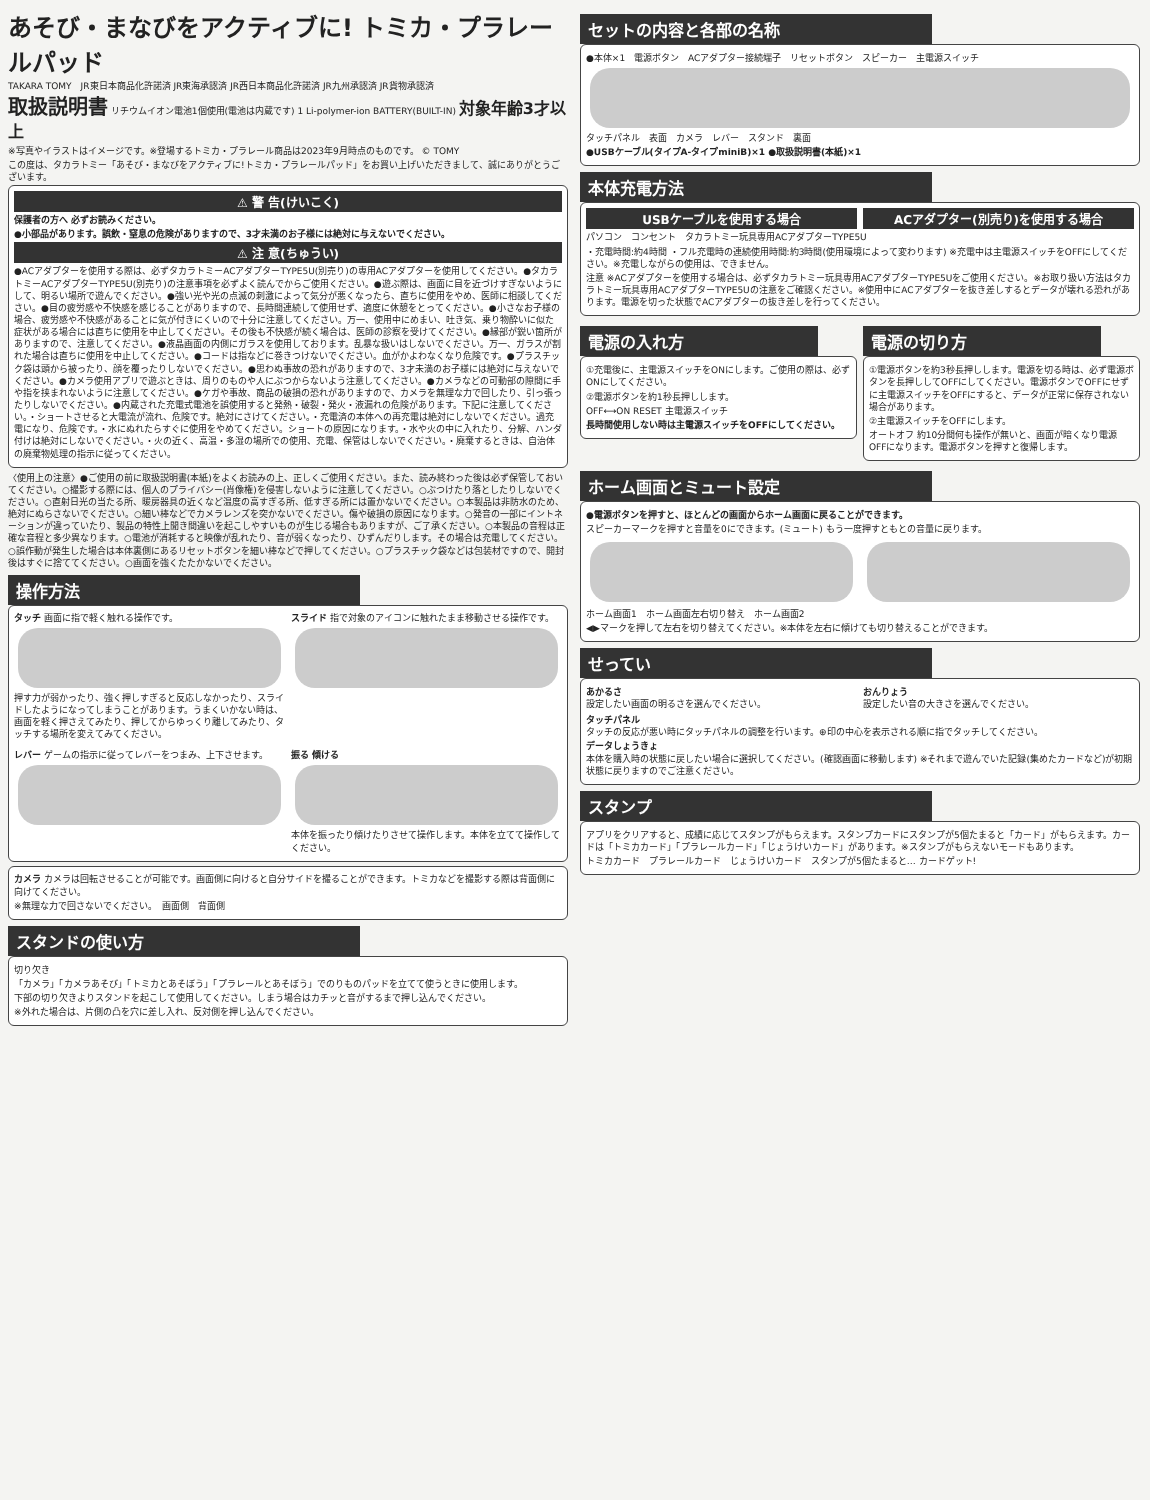あそび・まなびをアクティブに! トミカ・プラレールパッド
TAKARA TOMY　JR東日本商品化許諾済 JR東海承認済 JR西日本商品化許諾済 JR九州承認済 JR貨物承認済
取扱説明書 リチウムイオン電池1個使用(電池は内蔵です) 1 Li-polymer-ion BATTERY(BUILT-IN) 対象年齢3才以上
※写真やイラストはイメージです。※登場するトミカ・プラレール商品は2023年9月時点のものです。 © TOMY
この度は、タカラトミー「あそび・まなびをアクティブに!トミカ・プラレールパッド」をお買い上げいただきまして、誠にありがとうございます。
⚠ 警 告(けいこく)
保護者の方へ 必ずお読みください。
●小部品があります。誤飲・窒息の危険がありますので、3才未満のお子様には絶対に与えないでください。
⚠ 注 意(ちゅうい)
●ACアダプターを使用する際は、必ずタカラトミーACアダプターTYPE5U(別売り)の専用ACアダプターを使用してください。●タカラトミーACアダプターTYPE5U(別売り)の注意事項を必ずよく読んでからご使用ください。●遊ぶ際は、画面に目を近づけすぎないようにして、明るい場所で遊んでください。●強い光や光の点滅の刺激によって気分が悪くなったら、直ちに使用をやめ、医師に相談してください。●目の疲労感や不快感を感じることがありますので、長時間連続して使用せず、適度に休憩をとってください。●小さなお子様の場合、疲労感や不快感があることに気が付きにくいので十分に注意してください。万一、使用中にめまい、吐き気、乗り物酔いに似た症状がある場合には直ちに使用を中止してください。その後も不快感が続く場合は、医師の診察を受けてください。●縁部が鋭い箇所がありますので、注意してください。●液晶画面の内側にガラスを使用しております。乱暴な扱いはしないでください。万一、ガラスが割れた場合は直ちに使用を中止してください。●コードは指などに巻きつけないでください。血がかよわなくなり危険です。●プラスチック袋は頭から被ったり、顔を覆ったりしないでください。●思わぬ事故の恐れがありますので、3才未満のお子様には絶対に与えないでください。●カメラ使用アプリで遊ぶときは、周りのものや人にぶつからないよう注意してください。●カメラなどの可動部の隙間に手や指を挟まれないように注意してください。●ケガや事故、商品の破損の恐れがありますので、カメラを無理な力で回したり、引っ張ったりしないでください。●内蔵された充電式電池を誤使用すると発熱・破裂・発火・液漏れの危険があります。下記に注意してください。・ショートさせると大電流が流れ、危険です。絶対にさけてください。・充電済の本体への再充電は絶対にしないでください。過充電になり、危険です。・水にぬれたらすぐに使用をやめてください。ショートの原因になります。・水や火の中に入れたり、分解、ハンダ付けは絶対にしないでください。・火の近く、高温・多湿の場所での使用、充電、保管はしないでください。・廃棄するときは、自治体の廃棄物処理の指示に従ってください。
〈使用上の注意〉●ご使用の前に取扱説明書(本紙)をよくお読みの上、正しくご使用ください。また、読み終わった後は必ず保管しておいてください。○撮影する際には、個人のプライバシー(肖像権)を侵害しないように注意してください。○ぶつけたり落としたりしないでください。○直射日光の当たる所、暖房器具の近くなど温度の高すぎる所、低すぎる所には置かないでください。○本製品は非防水のため、絶対にぬらさないでください。○細い棒などでカメラレンズを突かないでください。傷や破損の原因になります。○発音の一部にイントネーションが違っていたり、製品の特性上聞き間違いを起こしやすいものが生じる場合もありますが、ご了承ください。○本製品の音程は正確な音程と多少異なります。○電池が消耗すると映像が乱れたり、音が弱くなったり、ひずんだりします。その場合は充電してください。○誤作動が発生した場合は本体裏側にあるリセットボタンを細い棒などで押してください。○プラスチック袋などは包装材ですので、開封後はすぐに捨ててください。○画面を強くたたかないでください。
操作方法
タッチ 画面に指で軽く触れる操作です。
押す力が弱かったり、強く押しすぎると反応しなかったり、スライドしたようになってしまうことがあります。うまくいかない時は、画面を軽く押さえてみたり、押してからゆっくり離してみたり、タッチする場所を変えてみてください。
スライド 指で対象のアイコンに触れたまま移動させる操作です。
レバー ゲームの指示に従ってレバーをつまみ、上下させます。
振る 傾ける
本体を振ったり傾けたりさせて操作します。本体を立てて操作してください。
カメラ カメラは回転させることが可能です。画面側に向けると自分サイドを撮ることができます。トミカなどを撮影する際は背面側に向けてください。
※無理な力で回さないでください。　画面側　背面側
スタンドの使い方
切り欠き
「カメラ」「カメラあそび」「トミカとあそぼう」「プラレールとあそぼう」でのりものパッドを立てて使うときに使用します。
下部の切り欠きよりスタンドを起こして使用してください。しまう場合はカチッと音がするまで押し込んでください。
※外れた場合は、片側の凸を穴に差し入れ、反対側を押し込んでください。
セットの内容と各部の名称
●本体×1　電源ボタン　ACアダプター接続端子　リセットボタン　スピーカー　主電源スイッチ
タッチパネル　表面　カメラ　レバー　スタンド　裏面
●USBケーブル(タイプA-タイプminiB)×1 ●取扱説明書(本紙)×1
本体充電方法
USBケーブルを使用する場合
ACアダプター(別売り)を使用する場合
パソコン　コンセント　タカラトミー玩具専用ACアダプターTYPE5U
・充電時間:約4時間 ・フル充電時の連続使用時間:約3時間(使用環境によって変わります) ※充電中は主電源スイッチをOFFにしてください。※充電しながらの使用は、できません。
注意 ※ACアダプターを使用する場合は、必ずタカラトミー玩具専用ACアダプターTYPE5Uをご使用ください。※お取り扱い方法はタカラトミー玩具専用ACアダプターTYPE5Uの注意をご確認ください。※使用中にACアダプターを抜き差しするとデータが壊れる恐れがあります。電源を切った状態でACアダプターの抜き差しを行ってください。
電源の入れ方
①充電後に、主電源スイッチをONにします。ご使用の際は、必ずONにしてください。
②電源ボタンを約1秒長押しします。
OFF⟷ON RESET 主電源スイッチ
長時間使用しない時は主電源スイッチをOFFにしてください。
電源の切り方
①電源ボタンを約3秒長押しします。電源を切る時は、必ず電源ボタンを長押ししてOFFにしてください。電源ボタンでOFFにせずに主電源スイッチをOFFにすると、データが正常に保存されない場合があります。
②主電源スイッチをOFFにします。
オートオフ 約10分間何も操作が無いと、画面が暗くなり電源OFFになります。電源ボタンを押すと復帰します。
ホーム画面とミュート設定
●電源ボタンを押すと、ほとんどの画面からホーム画面に戻ることができます。
スピーカーマークを押すと音量を0にできます。(ミュート) もう一度押すともとの音量に戻ります。
ホーム画面1　ホーム画面左右切り替え　ホーム画面2
◀▶マークを押して左右を切り替えてください。※本体を左右に傾けても切り替えることができます。
せってい
あかるさ
設定したい画面の明るさを選んでください。
おんりょう
設定したい音の大きさを選んでください。
タッチパネル
タッチの反応が悪い時にタッチパネルの調整を行います。⊕印の中心を表示される順に指でタッチしてください。
データしょうきょ
本体を購入時の状態に戻したい場合に選択してください。(確認画面に移動します) ※それまで遊んでいた記録(集めたカードなど)が初期状態に戻りますのでご注意ください。
スタンプ
アプリをクリアすると、成績に応じてスタンプがもらえます。スタンプカードにスタンプが5個たまると「カード」がもらえます。カードは「トミカカード」「プラレールカード」「じょうけいカード」があります。※スタンプがもらえないモードもあります。
トミカカード　プラレールカード　じょうけいカード　スタンプが5個たまると… カードゲット!